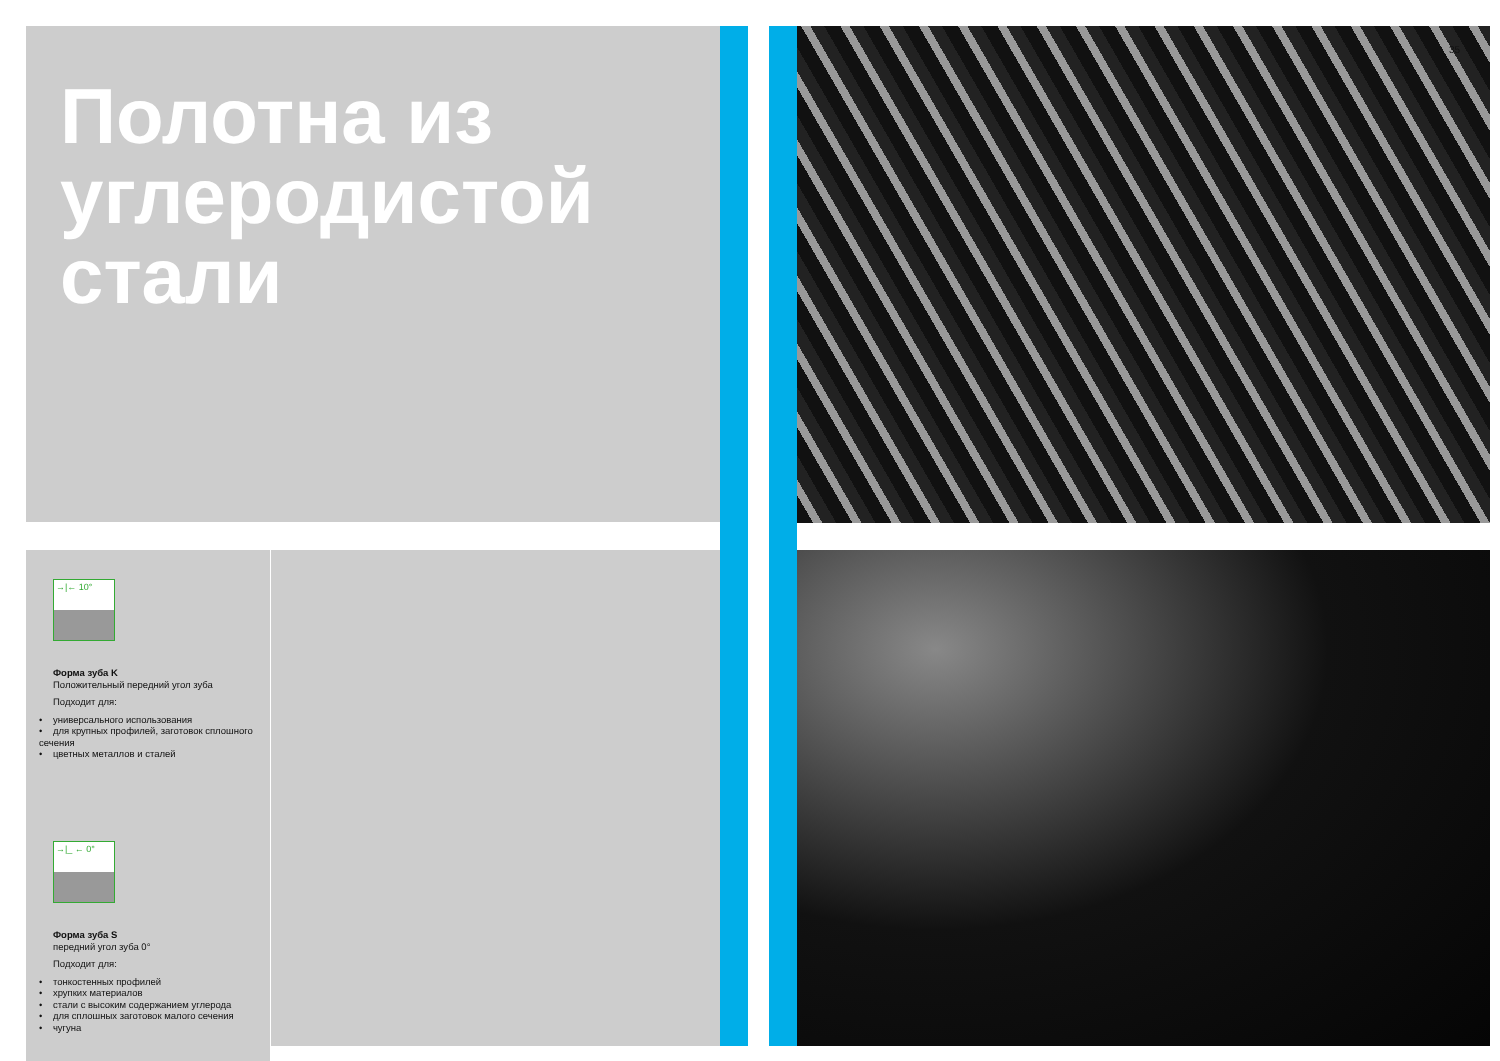Полотна из углеродистой стали
→|← 10°
Форма зуба K
Положительный передний угол зуба
Подходит для:
• универсального использования
• для крупных профилей, заготовок сплошного сечения
• цветных металлов и сталей
→|_ ← 0°
Форма зуба S
передний угол зуба 0°
Подходит для:
• тонкостенных профилей
• хрупких материалов
• стали с высоким содержанием углерода
• для сплошных заготовок малого сечения
• чугуна
35